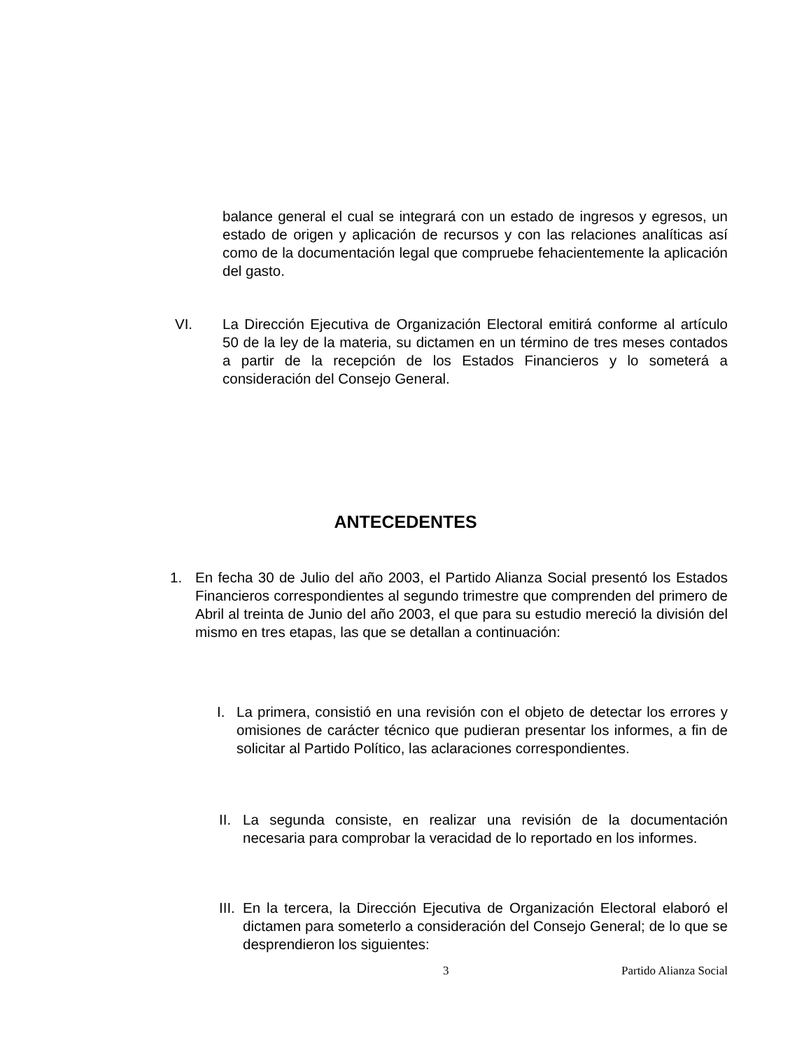balance general el cual se integrará con un estado de ingresos y egresos, un estado de origen y aplicación de recursos y con las relaciones analíticas así como de la documentación legal que compruebe fehacientemente la aplicación del gasto.
VI. La Dirección Ejecutiva de Organización Electoral emitirá conforme al artículo 50 de la ley de la materia, su dictamen en un término de tres meses contados a partir de la recepción de los Estados Financieros y lo someterá a consideración del Consejo General.
ANTECEDENTES
1. En fecha 30 de Julio del año 2003, el Partido Alianza Social presentó los Estados Financieros correspondientes al segundo trimestre que comprenden del primero de Abril al treinta de Junio del año 2003, el que para su estudio mereció la división del mismo en tres etapas, las que se detallan a continuación:
I. La primera, consistió en una revisión con el objeto de detectar los errores y omisiones de carácter técnico que pudieran presentar los informes, a fin de solicitar al Partido Político, las aclaraciones correspondientes.
II. La segunda consiste, en realizar una revisión de la documentación necesaria para comprobar la veracidad de lo reportado en los informes.
III. En la tercera, la Dirección Ejecutiva de Organización Electoral elaboró el dictamen para someterlo a consideración del Consejo General; de lo que se desprendieron los siguientes:
3 Partido Alianza Social